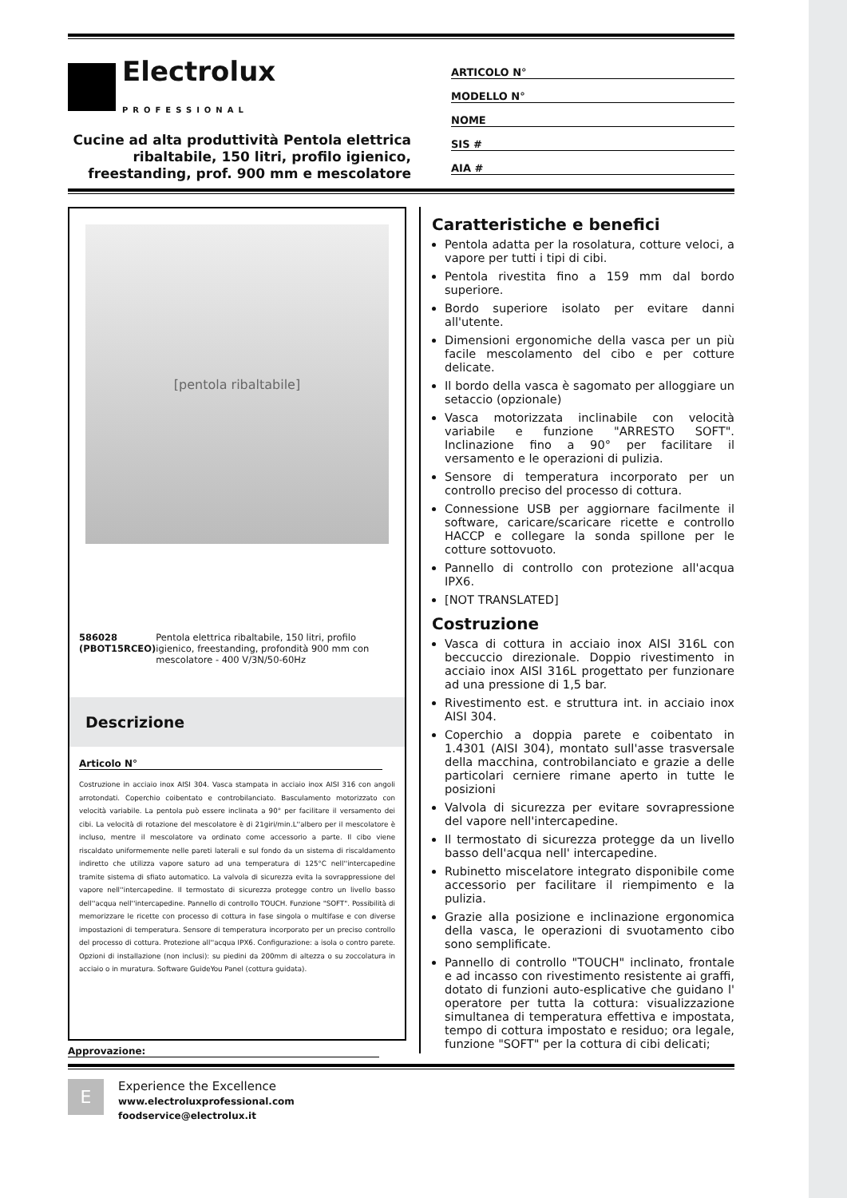Electrolux
PROFESSIONAL
Cucine ad alta produttività Pentola elettrica ribaltabile, 150 litri, profilo igienico, freestanding, prof. 900 mm e mescolatore
ARTICOLO N°
MODELLO N°
NOME
SIS #
AIA #
[pentola ribaltabile]
586028 (PBOT15RCEO) Pentola elettrica ribaltabile, 150 litri, profilo igienico, freestanding, profondità 900 mm con mescolatore - 400 V/3N/50-60Hz
Descrizione
Articolo N°
Costruzione in acciaio inox AISI 304. Vasca stampata in acciaio inox AISI 316 con angoli arrotondati. Coperchio coibentato e controbilanciato. Basculamento motorizzato con velocità variabile. La pentola può essere inclinata a 90° per facilitare il versamento dei cibi. La velocità di rotazione del mescolatore è di 21giri/min.L''albero per il mescolatore è incluso, mentre il mescolatore va ordinato come accessorio a parte. Il cibo viene riscaldato uniformemente nelle pareti laterali e sul fondo da un sistema di riscaldamento indiretto che utilizza vapore saturo ad una temperatura di 125°C nell''intercapedine tramite sistema di sfiato automatico. La valvola di sicurezza evita la sovrappressione del vapore nell''intercapedine. Il termostato di sicurezza protegge contro un livello basso dell''acqua nell''intercapedine. Pannello di controllo TOUCH. Funzione "SOFT". Possibilità di memorizzare le ricette con processo di cottura in fase singola o multifase e con diverse impostazioni di temperatura. Sensore di temperatura incorporato per un preciso controllo del processo di cottura. Protezione all''acqua IPX6. Configurazione: a isola o contro parete. Opzioni di installazione (non inclusi): su piedini da 200mm di altezza o su zoccolatura in acciaio o in muratura. Software GuideYou Panel (cottura guidata).
Approvazione:
Caratteristiche e benefici
Pentola adatta per la rosolatura, cotture veloci, a vapore per tutti i tipi di cibi.
Pentola rivestita fino a 159 mm dal bordo superiore.
Bordo superiore isolato per evitare danni all'utente.
Dimensioni ergonomiche della vasca per un più facile mescolamento del cibo e per cotture delicate.
Il bordo della vasca è sagomato per alloggiare un setaccio (opzionale)
Vasca motorizzata inclinabile con velocità variabile e funzione "ARRESTO SOFT". Inclinazione fino a 90° per facilitare il versamento e le operazioni di pulizia.
Sensore di temperatura incorporato per un controllo preciso del processo di cottura.
Connessione USB per aggiornare facilmente il software, caricare/scaricare ricette e controllo HACCP e collegare la sonda spillone per le cotture sottovuoto.
Pannello di controllo con protezione all'acqua IPX6.
[NOT TRANSLATED]
Costruzione
Vasca di cottura in acciaio inox AISI 316L con beccuccio direzionale. Doppio rivestimento in acciaio inox AISI 316L progettato per funzionare ad una pressione di 1,5 bar.
Rivestimento est. e struttura int. in acciaio inox AISI 304.
Coperchio a doppia parete e coibentato in 1.4301 (AISI 304), montato sull'asse trasversale della macchina, controbilanciato e grazie a delle particolari cerniere rimane aperto in tutte le posizioni
Valvola di sicurezza per evitare sovrapressione del vapore nell'intercapedine.
Il termostato di sicurezza protegge da un livello basso dell'acqua nell' intercapedine.
Rubinetto miscelatore integrato disponibile come accessorio per facilitare il riempimento e la pulizia.
Grazie alla posizione e inclinazione ergonomica della vasca, le operazioni di svuotamento cibo sono semplificate.
Pannello di controllo "TOUCH" inclinato, frontale e ad incasso con rivestimento resistente ai graffi, dotato di funzioni auto-esplicative che guidano l' operatore per tutta la cottura: visualizzazione simultanea di temperatura effettiva e impostata, tempo di cottura impostato e residuo; ora legale, funzione "SOFT" per la cottura di cibi delicati;
E
Experience the Excellence
www.electroluxprofessional.com
foodservice@electrolux.it